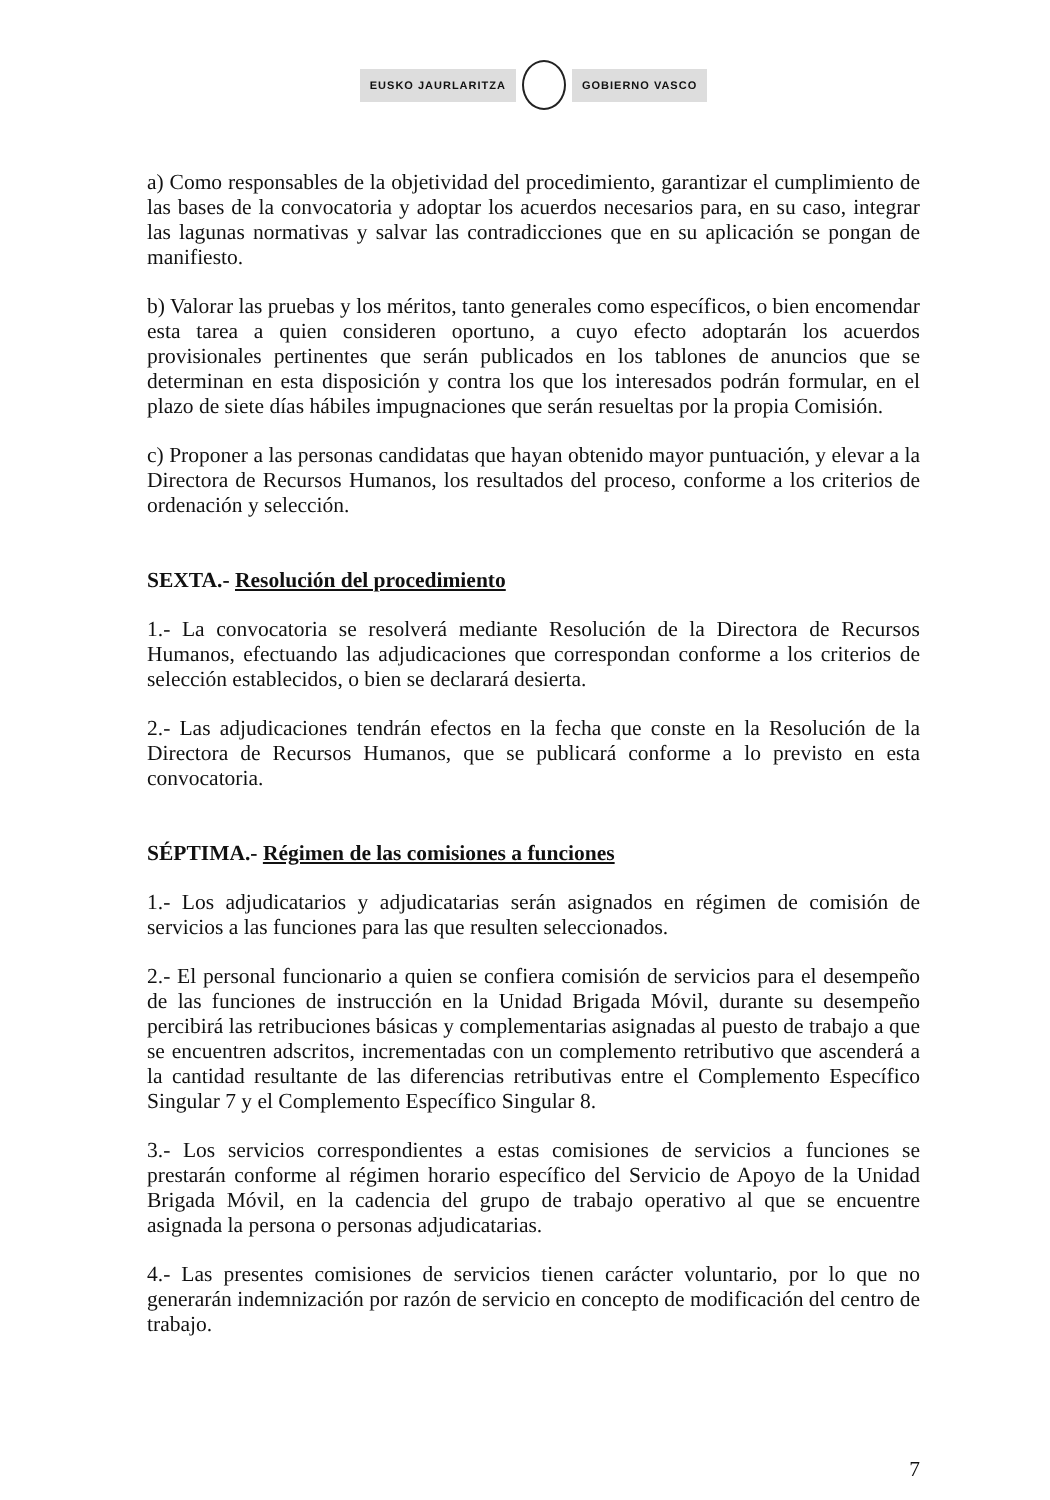EUSKO JAURLARITZA GOBIERNO VASCO
a) Como responsables de la objetividad del procedimiento, garantizar el cumplimiento de las bases de la convocatoria y adoptar los acuerdos necesarios para, en su caso, integrar las lagunas normativas y salvar las contradicciones que en su aplicación se pongan de manifiesto.
b) Valorar las pruebas y los méritos, tanto generales como específicos, o bien encomendar esta tarea a quien consideren oportuno, a cuyo efecto adoptarán los acuerdos provisionales pertinentes que serán publicados en los tablones de anuncios que se determinan en esta disposición y contra los que los interesados podrán formular, en el plazo de siete días hábiles impugnaciones que serán resueltas por la propia Comisión.
c) Proponer a las personas candidatas que hayan obtenido mayor puntuación, y elevar a la Directora de Recursos Humanos, los resultados del proceso, conforme a los criterios de ordenación y selección.
SEXTA.- Resolución del procedimiento
1.- La convocatoria se resolverá mediante Resolución de la Directora de Recursos Humanos, efectuando las adjudicaciones que correspondan conforme a los criterios de selección establecidos, o bien se declarará desierta.
2.- Las adjudicaciones tendrán efectos en la fecha que conste en la Resolución de la Directora de Recursos Humanos, que se publicará conforme a lo previsto en esta convocatoria.
SÉPTIMA.- Régimen de las comisiones a funciones
1.- Los adjudicatarios y adjudicatarias serán asignados en régimen de comisión de servicios a las funciones para las que resulten seleccionados.
2.- El personal funcionario a quien se confiera comisión de servicios para el desempeño de las funciones de instrucción en la Unidad Brigada Móvil, durante su desempeño percibirá las retribuciones básicas y complementarias asignadas al puesto de trabajo a que se encuentren adscritos, incrementadas con un complemento retributivo que ascenderá a la cantidad resultante de las diferencias retributivas entre el Complemento Específico Singular 7 y el Complemento Específico Singular 8.
3.- Los servicios correspondientes a estas comisiones de servicios a funciones se prestarán conforme al régimen horario específico del Servicio de Apoyo de la Unidad Brigada Móvil, en la cadencia del grupo de trabajo operativo al que se encuentre asignada la persona o personas adjudicatarias.
4.- Las presentes comisiones de servicios tienen carácter voluntario, por lo que no generarán indemnización por razón de servicio en concepto de modificación del centro de trabajo.
7